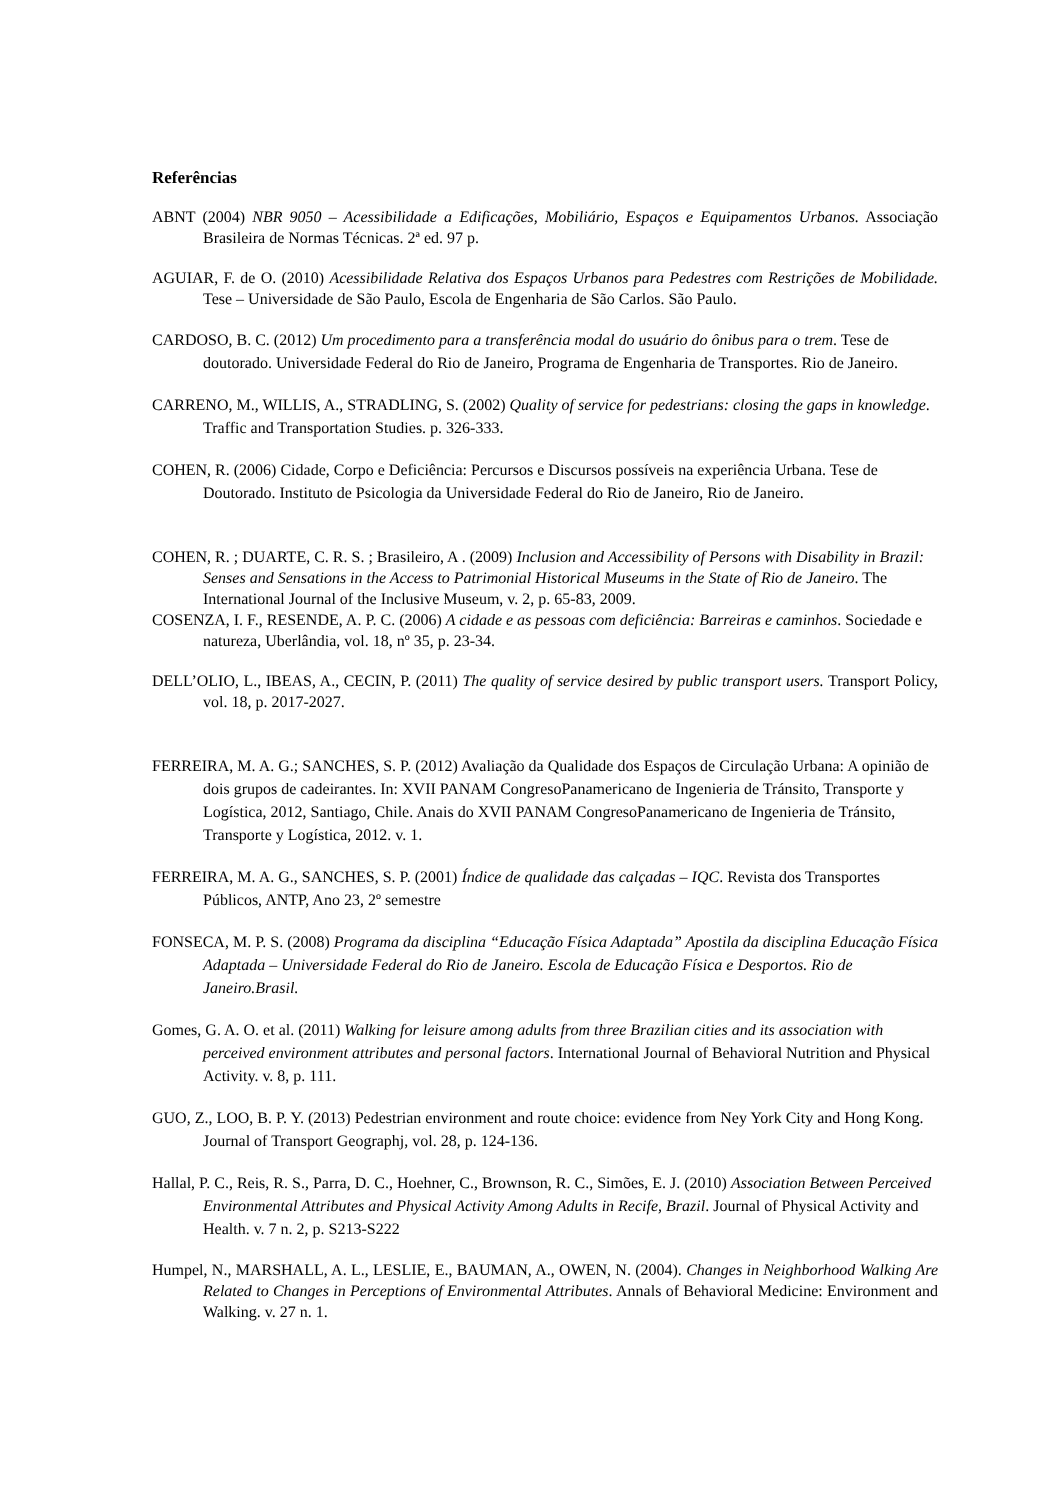Referências
ABNT (2004) NBR 9050 – Acessibilidade a Edificações, Mobiliário, Espaços e Equipamentos Urbanos. Associação Brasileira de Normas Técnicas. 2ª ed. 97 p.
AGUIAR, F. de O. (2010) Acessibilidade Relativa dos Espaços Urbanos para Pedestres com Restrições de Mobilidade. Tese – Universidade de São Paulo, Escola de Engenharia de São Carlos. São Paulo.
CARDOSO, B. C. (2012) Um procedimento para a transferência modal do usuário do ônibus para o trem. Tese de doutorado. Universidade Federal do Rio de Janeiro, Programa de Engenharia de Transportes. Rio de Janeiro.
CARRENO, M., WILLIS, A., STRADLING, S. (2002) Quality of service for pedestrians: closing the gaps in knowledge. Traffic and Transportation Studies. p. 326-333.
COHEN, R. (2006) Cidade, Corpo e Deficiência: Percursos e Discursos possíveis na experiência Urbana. Tese de Doutorado. Instituto de Psicologia da Universidade Federal do Rio de Janeiro, Rio de Janeiro.
COHEN, R. ; DUARTE, C. R. S. ; Brasileiro, A . (2009) Inclusion and Accessibility of Persons with Disability in Brazil: Senses and Sensations in the Access to Patrimonial Historical Museums in the State of Rio de Janeiro. The International Journal of the Inclusive Museum, v. 2, p. 65-83, 2009.
COSENZA, I. F., RESENDE, A. P. C. (2006) A cidade e as pessoas com deficiência: Barreiras e caminhos. Sociedade e natureza, Uberlândia, vol. 18, nº 35, p. 23-34.
DELL’OLIO, L., IBEAS, A., CECIN, P. (2011) The quality of service desired by public transport users. Transport Policy, vol. 18, p. 2017-2027.
FERREIRA, M. A. G.; SANCHES, S. P. (2012) Avaliação da Qualidade dos Espaços de Circulação Urbana: A opinião de dois grupos de cadeirantes. In: XVII PANAM CongresoPanamericano de Ingenieria de Tránsito, Transporte y Logística, 2012, Santiago, Chile. Anais do XVII PANAM CongresoPanamericano de Ingenieria de Tránsito, Transporte y Logística, 2012. v. 1.
FERREIRA, M. A. G., SANCHES, S. P. (2001) Índice de qualidade das calçadas – IQC. Revista dos Transportes Públicos, ANTP, Ano 23, 2º semestre
FONSECA, M. P. S. (2008) Programa da disciplina “Educação Física Adaptada” Apostila da disciplina Educação Física Adaptada – Universidade Federal do Rio de Janeiro. Escola de Educação Física e Desportos. Rio de Janeiro.Brasil.
Gomes, G. A. O. et al. (2011) Walking for leisure among adults from three Brazilian cities and its association with perceived environment attributes and personal factors. International Journal of Behavioral Nutrition and Physical Activity. v. 8, p. 111.
GUO, Z., LOO, B. P. Y. (2013) Pedestrian environment and route choice: evidence from Ney York City and Hong Kong. Journal of Transport Geographj, vol. 28, p. 124-136.
Hallal, P. C., Reis, R. S., Parra, D. C., Hoehner, C., Brownson, R. C., Simões, E. J. (2010) Association Between Perceived Environmental Attributes and Physical Activity Among Adults in Recife, Brazil. Journal of Physical Activity and Health. v. 7 n. 2, p. S213-S222
Humpel, N., MARSHALL, A. L., LESLIE, E., BAUMAN, A., OWEN, N. (2004). Changes in Neighborhood Walking Are Related to Changes in Perceptions of Environmental Attributes. Annals of Behavioral Medicine: Environment and Walking. v. 27 n. 1.